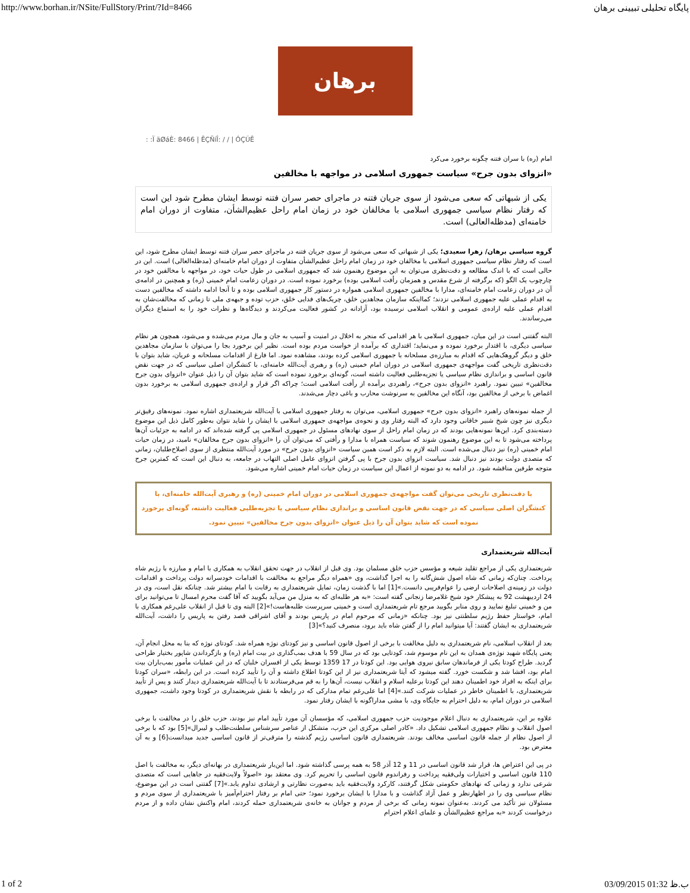http://www.borhan.ir/NSite/FullStory/Print/?Id=8466 پایگاه تحلیلی تبیینی برهان
برهان
: :Ï äØáÈ: 8466 | ÊÇÑíÎ: / / | ÓÇÚÊ
امام (ره) با سران فتنه چگونه برخورد می‌کرد
«انزوای بدون جرح» سیاست جمهوری اسلامی در مواجهه با مخالفین
یکی از شبهاتی که سعی می‌شود از سوی جریان فتنه در ماجرای حصر سران فتنه توسط ایشان مطرح شود این است که رفتار نظام سیاسی جمهوری اسلامی با مخالفان خود در زمان امام راحل عظیم‌الشأن، متفاوت از دوران امام خامنه‌ای (مدظله‌العالی) است.
گروه سیاسی برهان/ زهرا سعیدی؛ یکی از شبهاتی که سعی می‌شود از سوی جریان فتنه در ماجرای حصر سران فتنه توسط ایشان مطرح شود، این است که رفتار نظام سیاسی جمهوری اسلامی با مخالفان خود در زمان امام راحل عظیم‌الشأن متفاوت از دوران امام خامنه‌ای (مدظله‌العالی) است. این در حالی است که با اندک مطالعه و دقت‌نظری می‌توان به این موضوع رهنمون شد که جمهوری اسلامی در طول حیات خود، در مواجهه با مخالفین خود در چارچوب یک الگو (که برگرفته از شرع مقدس و همزمان رأفت اسلامی بوده) برخورد نموده است. در دوران زعامت امام خمینی (ره) و همچنین در ادامه‌ی آن در دوران زعامت امام خامنه‌ای، مدارا با مخالفین جمهوری اسلامی همواره در دستور کار جمهوری اسلامی بوده و تا آنجا ادامه داشته که مخالفین دست به اقدام عملی علیه جمهوری اسلامی نزدند؛ کمااینکه سازمان مجاهدین خلق، چریک‌های فدایی خلق، حزب توده و جبهه‌ی ملی تا زمانی که مخالفت‌شان به اقدام عملی علیه اراده‌ی عمومی و انقلاب اسلامی نرسیده بود، آزادانه در کشور فعالیت می‌کردند و دیدگاه‌ها و نظرات خود را به استماع دیگران می‌رساندند.
البته گفتنی است در این میان، جمهوری اسلامی با هر اقدامی که منجر به اخلال در امنیت و آسیب به جان و مال مردم می‌شده و می‌شود، همچون هر نظام سیاسی دیگری، با اقتدار برخورد نموده و می‌نماید؛ اقتداری که برآمده از خواست مردم بوده است. نظیر این برخورد بجا را می‌توان با سازمان مجاهدین خلق و دیگر گروهک‌هایی که اقدام به مبارزه‌ی مسلحانه با جمهوری اسلامی کرده بودند، مشاهده نمود. اما فارغ از اقدامات مسلحانه و عریان، شاید بتوان با دقت‌نظری تاریخی گفت مواجهه‌ی جمهوری اسلامی در دوران امام خمینی (ره) و رهبری آیت‌الله خامنه‌ای، با کنشگران اصلی سیاسی که در جهت نقض قانون اساسی و براندازی نظام سیاسی یا تجزیه‌طلبی فعالیت داشته است، گونه‌ای برخورد نموده است که شاید بتوان آن را ذیل عنوان «انزوای بدون جرح مخالفین» تبیین نمود. راهبرد «انزوای بدون جرح»، راهبردی برآمده از رأفت اسلامی است؛ چراکه اگر قرار و اراده‌ی جمهوری اسلامی به برخورد بدون اغماض با برخی از مخالفین بود، آنگاه این مخالفین به سرنوشت محارب و باغی دچار می‌شدند.
از جمله نمونه‌های راهبرد «انزوای بدون جرح» جمهوری اسلامی، می‌توان به رفتار جمهوری اسلامی با آیت‌الله شریعتمداری اشاره نمود. نمونه‌های رقیق‌تر دیگری نیز چون شیخ شبیر خاقانی وجود دارد که البته رفتار وی و نحوه‌ی مواجهه‌ی جمهوری اسلامی با ایشان را شاید نتوان به‌طور کامل ذیل این موضوع دسته‌بندی کرد. این‌ها نمونه‌هایی بودند که در زمان امام راحل از سوی نهادهای مسئول در جمهوری اسلامی پی گرفته شده‌اند که در ادامه به جزئیات آن‌ها پرداخته می‌شود تا به این موضوع رهنمون شوند که سیاست همراه با مدارا و رأفتی که می‌توان آن را «انزوای بدون جرح مخالفان» نامید، در زمان حیات امام خمینی (ره) نیز دنبال می‌شده است. البته لازم به ذکر است همین سیاست «انزوای بدون جرح» در مورد آیت‌الله منتظری از سوی اصلاح‌طلبان، زمانی که متصدی دولت بودند نیز دنبال شد. سیاست انزوای بدون جرح با پی گرفتن انزوای عامل اصلی التهاب در جامعه، به دنبال این است که کمترین جرح متوجه طرفین مناقشه شود. در ادامه به دو نمونه از اعمال این سیاست در زمان حیات امام خمینی اشاره می‌شود.
با دقت‌نظری تاریخی می‌توان گفت مواجهه‌ی جمهوری اسلامی در دوران امام خمینی (ره) و رهبری آیت‌الله خامنه‌ای، با کنشگران اصلی سیاسی که در جهت نقض قانون اساسی و براندازی نظام سیاسی یا تجزیه‌طلبی فعالیت داشته، گونه‌ای برخورد نموده است که شاید بتوان آن را ذیل عنوان «انزوای بدون جرح مخالفین» تبیین نمود.
آیت‌الله شریعتمداری
شریعتمداری یکی از مراجع تقلید شیعه و مؤسس حزب خلق مسلمان بود. وی قبل از انقلاب در جهت تحقق انقلاب به همکاری با امام و مبارزه با رژیم شاه پرداخت. چنان‌که زمانی که شاه اصول شش‌گانه را به اجرا گذاشت، وی «همراه دیگر مراجع به مخالفت با اقدامات خودسرانه دولت پرداخت و اقدامات دولت در زمینه‌ی اصلاحات ارضی را عوام‌فریبی دانست.»[1] اما با گذشت زمان، تمایل شریعتمداری به رقابت با امام بیشتر شد. چنانکه نقل است، وی در 24 اردیبهشت 92 به پیشکار خود شیخ غلامرضا زنجانی گفته است: «به هر طلبه‌ای که به منزل من می‌آید بگویید که آقا گفت محرم امسال تا می‌توانید برای من و خمینی تبلیغ نمایید و روی منابر بگویید مرجع تام شریعتمداری است و خمینی سرپرست طلبه‌هاست!»[2] البته وی تا قبل از انقلاب علی‌رغم همکاری با امام، خواستار حفظ رژیم سلطنتی نیز بود. چنانکه «زمانی که مرحوم امام در پاریس بودند و آقای اشراقی قصد رفتن به پاریس را داشت، آیت‌الله شریعتمداری به ایشان گفتند: آیا میتوانید امام را از گفتن شاه باید برود، منصرف کنید؟»[3]
بعد از انقلاب اسلامی، نام شریعتمداری به دلیل مخالفت با برخی از اصول قانون اساسی و نیز کودتای نوژه همراه شد. کودتای نوژه که بنا به محل انجام آن، یعنی پایگاه شهید نوژه‌ی همدان به این نام موسوم شد، کودتایی بود که در سال 59 با هدف بمب‌گذاری در بیت امام (ره) و بازگرداندن شاپور بختیار طراحی گردید. طراح کودتا یکی از فرماندهان سابق نیروی هوایی بود. این کودتا در 17 1359 توسط یکی از افسران خلبان که در این عملیات مأمور بمب‌باران بیت امام بود، افشا شد و شکست خورد. گفته میشود که آیتا شریعتمداری نیز از این کودتا اطلاع داشته و آن را تأیید کرده است. در این رابطه، «سران کودتا برای اینکه به افراد خود اطمینان دهند این کودتا برعلیه اسلام و انقلاب نیست، آن‌ها را به قم می‌فرستادند تا با آیت‌الله شریعتمداری دیدار کنند و پس از تأیید شریعتمداری، با اطمینان خاطر در عملیات شرکت کنند.»[4] اما علی‌رغم تمام مدارکی که در رابطه با نقش شریعتمداری در کودتا وجود داشت، جمهوری اسلامی در دوران امام، به دلیل احترام به جایگاه وی، با مشی مداراگونه با ایشان رفتار نمود.
علاوه بر این، شریعتمداری به دنبال اعلام موجودیت حزب جمهوری اسلامی، که مؤسسان آن مورد تأیید امام نیز بودند، حزب خلق را در مخالفت با برخی اصول انقلاب و نظام جمهوری اسلامی تشکیل داد. «کادر اصلی مرکزی این حزب، متشکل از عناصر سرشناس سلطنت‌طلب و لیبرال»[5] بود که با برخی از اصول نظام از جمله قانون اساسی مخالف بودند. شریعتمداری قانون اساسی رژیم گذشته را مترقی‌تر از قانون اساسی جدید میدانست[6] و به آن معترض بود.
در پی این اعتراض ها، قرار شد قانون اساسی در 11 و 12 آذر 58 به همه پرسی گذاشته شود. اما این‌بار شریعتمداری در بهانه‌ای دیگر، به مخالفت با اصل 110 قانون اساسی و اختیارات ولی‌فقیه پرداخت و رفراندوم قانون اساسی را تحریم کرد. وی معتقد بود «اصولاً ولایت‌فقیه در جاهایی است که متصدی شرعی ندارد و زمانی که نهادهای حکومتی شکل گرفتند، کارکرد ولایت‌فقیه باید به‌صورت نظارتی و ارشادی تداوم یابد.»[7] گفتنی است در این موضوع، نظام سیاسی وی را در اظهارنظر و عمل آزاد گذاشت و با مدارا با ایشان برخورد نمود؛ حتی امام بر رفتار احترام‌آمیز با شریعتمداری از سوی مردم و مسئولان نیز تأکید می کردند. به‌عنوان نمونه زمانی که برخی از مردم و جوانان به خانه‌ی شریعتمداری حمله کردند، امام واکنش نشان داده و از مردم درخواست کردند «به مراجع عظیم‌الشأن و علمای اعلام احترام
1 of 2 03/09/2015 01:32 ب.ظ